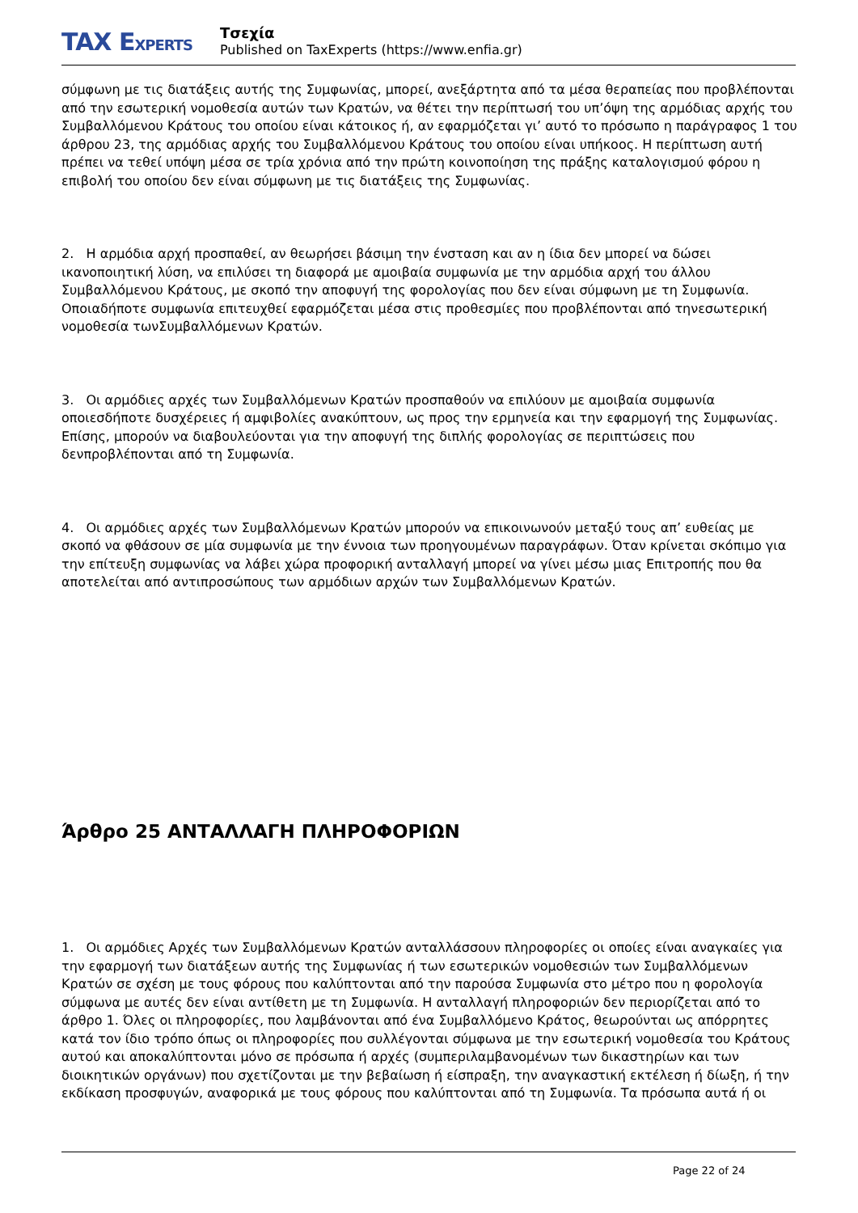TAX EXPERTS
Τσεχία
Published on TaxExperts (https://www.enfia.gr)
σύμφωνη με τις διατάξεις αυτής της Συμφωνίας, μπορεί, ανεξάρτητα από τα μέσα θεραπείας που προβλέπονται από την εσωτερική νομοθεσία αυτών των Κρατών, να θέτει την περίπτωσή του υπ’όψη της αρμόδιας αρχής του Συμβαλλόμενου Κράτους του οποίου είναι κάτοικος ή, αν εφαρμόζεται γι’ αυτό το πρόσωπο η παράγραφος 1 του άρθρου 23, της αρμόδιας αρχής του Συμβαλλόμενου Κράτους του οποίου είναι υπήκοος. Η περίπτωση αυτή πρέπει να τεθεί υπόψη μέσα σε τρία χρόνια από την πρώτη κοινοποίηση της πράξης καταλογισμού φόρου η επιβολή του οποίου δεν είναι σύμφωνη με τις διατάξεις της Συμφωνίας.
2. Η αρμόδια αρχή προσπαθεί, αν θεωρήσει βάσιμη την ένσταση και αν η ίδια δεν μπορεί να δώσει ικανοποιητική λύση, να επιλύσει τη διαφορά με αμοιβαία συμφωνία με την αρμόδια αρχή του άλλου Συμβαλλόμενου Κράτους, με σκοπό την αποφυγή της φορολογίας που δεν είναι σύμφωνη με τη Συμφωνία. Οποιαδήποτε συμφωνία επιτευχθεί εφαρμόζεται μέσα στις προθεσμίες που προβλέπονται από τηνεσωτερική νομοθεσία τωνΣυμβαλλόμενων Κρατών.
3. Οι αρμόδιες αρχές των Συμβαλλόμενων Κρατών προσπαθούν να επιλύουν με αμοιβαία συμφωνία οποιεσδήποτε δυσχέρειες ή αμφιβολίες ανακύπτουν, ως προς την ερμηνεία και την εφαρμογή της Συμφωνίας. Επίσης, μπορούν να διαβουλεύονται για την αποφυγή της διπλής φορολογίας σε περιπτώσεις που δενπροβλέπονται από τη Συμφωνία.
4. Οι αρμόδιες αρχές των Συμβαλλόμενων Κρατών μπορούν να επικοινωνούν μεταξύ τους απ’ ευθείας με σκοπό να φθάσουν σε μία συμφωνία με την έννοια των προηγουμένων παραγράφων. Όταν κρίνεται σκόπιμο για την επίτευξη συμφωνίας να λάβει χώρα προφορική ανταλλαγή μπορεί να γίνει μέσω μιας Επιτροπής που θα αποτελείται από αντιπροσώπους των αρμόδιων αρχών των Συμβαλλόμενων Κρατών.
Άρθρο 25 ΑΝΤΑΛΛΑΓΗ ΠΛΗΡΟΦΟΡΙΩΝ
1. Οι αρμόδιες Αρχές των Συμβαλλόμενων Κρατών ανταλλάσσουν πληροφορίες οι οποίες είναι αναγκαίες για την εφαρμογή των διατάξεων αυτής της Συμφωνίας ή των εσωτερικών νομοθεσιών των Συμβαλλόμενων Κρατών σε σχέση με τους φόρους που καλύπτονται από την παρούσα Συμφωνία στο μέτρο που η φορολογία σύμφωνα με αυτές δεν είναι αντίθετη με τη Συμφωνία. Η ανταλλαγή πληροφοριών δεν περιορίζεται από το άρθρο 1. Όλες οι πληροφορίες, που λαμβάνονται από ένα Συμβαλλόμενο Κράτος, θεωρούνται ως απόρρητες κατά τον ίδιο τρόπο όπως οι πληροφορίες που συλλέγονται σύμφωνα με την εσωτερική νομοθεσία του Κράτους αυτού και αποκαλύπτονται μόνο σε πρόσωπα ή αρχές (συμπεριλαμβανομένων των δικαστηρίων και των διοικητικών οργάνων) που σχετίζονται με την βεβαίωση ή είσπραξη, την αναγκαστική εκτέλεση ή δίωξη, ή την εκδίκαση προσφυγών, αναφορικά με τους φόρους που καλύπτονται από τη Συμφωνία. Τα πρόσωπα αυτά ή οι
Page 22 of 24